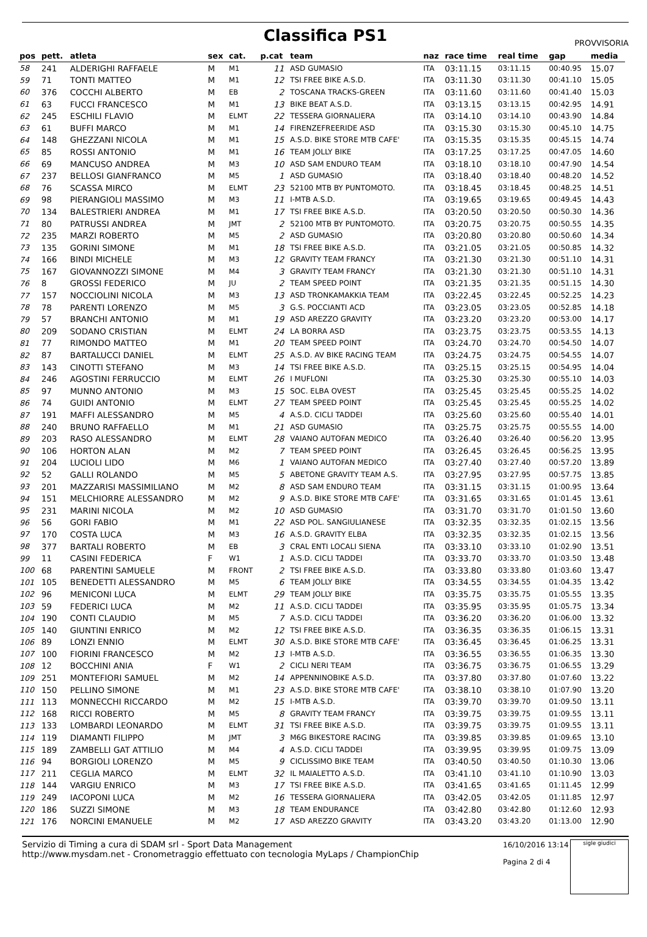Classifica PS1
PROVVISORIA
| pos | pett. | atleta | sex | cat. | p.cat | team | naz | race time | real time | gap | media |
| --- | --- | --- | --- | --- | --- | --- | --- | --- | --- | --- | --- |
| 58 | 241 | ALDERIGHI RAFFAELE | M | M1 | 11 | ASD GUMASIO | ITA | 03:11.15 | 03:11.15 | 00:40.95 | 15.07 |
| 59 | 71 | TONTI MATTEO | M | M1 | 12 | TSI FREE BIKE A.S.D. | ITA | 03:11.30 | 03:11.30 | 00:41.10 | 15.05 |
| 60 | 376 | COCCHI ALBERTO | M | EB | 2 | TOSCANA TRACKS-GREEN | ITA | 03:11.60 | 03:11.60 | 00:41.40 | 15.03 |
| 61 | 63 | FUCCI FRANCESCO | M | M1 | 13 | BIKE BEAT A.S.D. | ITA | 03:13.15 | 03:13.15 | 00:42.95 | 14.91 |
| 62 | 245 | ESCHILI FLAVIO | M | ELMT | 22 | TESSERA GIORNALIERA | ITA | 03:14.10 | 03:14.10 | 00:43.90 | 14.84 |
| 63 | 61 | BUFFI MARCO | M | M1 | 14 | FIRENZEFREERIDE ASD | ITA | 03:15.30 | 03:15.30 | 00:45.10 | 14.75 |
| 64 | 148 | GHEZZANI NICOLA | M | M1 | 15 | A.S.D. BIKE STORE MTB CAFE' | ITA | 03:15.35 | 03:15.35 | 00:45.15 | 14.74 |
| 65 | 85 | ROSSI ANTONIO | M | M1 | 16 | TEAM JOLLY BIKE | ITA | 03:17.25 | 03:17.25 | 00:47.05 | 14.60 |
| 66 | 69 | MANCUSO ANDREA | M | M3 | 10 | ASD SAM ENDURO TEAM | ITA | 03:18.10 | 03:18.10 | 00:47.90 | 14.54 |
| 67 | 237 | BELLOSI GIANFRANCO | M | M5 | 1 | ASD GUMASIO | ITA | 03:18.40 | 03:18.40 | 00:48.20 | 14.52 |
| 68 | 76 | SCASSA MIRCO | M | ELMT | 23 | 52100 MTB BY PUNTOMOTO. | ITA | 03:18.45 | 03:18.45 | 00:48.25 | 14.51 |
| 69 | 98 | PIERANGIOLI MASSIMO | M | M3 | 11 | I-MTB A.S.D. | ITA | 03:19.65 | 03:19.65 | 00:49.45 | 14.43 |
| 70 | 134 | BALESTRIERI ANDREA | M | M1 | 17 | TSI FREE BIKE A.S.D. | ITA | 03:20.50 | 03:20.50 | 00:50.30 | 14.36 |
| 71 | 80 | PATRUSSI ANDREA | M | JMT | 2 | 52100 MTB BY PUNTOMOTO. | ITA | 03:20.75 | 03:20.75 | 00:50.55 | 14.35 |
| 72 | 235 | MARZI ROBERTO | M | M5 | 2 | ASD GUMASIO | ITA | 03:20.80 | 03:20.80 | 00:50.60 | 14.34 |
| 73 | 135 | GORINI SIMONE | M | M1 | 18 | TSI FREE BIKE A.S.D. | ITA | 03:21.05 | 03:21.05 | 00:50.85 | 14.32 |
| 74 | 166 | BINDI MICHELE | M | M3 | 12 | GRAVITY TEAM FRANCY | ITA | 03:21.30 | 03:21.30 | 00:51.10 | 14.31 |
| 75 | 167 | GIOVANNOZZI SIMONE | M | M4 | 3 | GRAVITY TEAM FRANCY | ITA | 03:21.30 | 03:21.30 | 00:51.10 | 14.31 |
| 76 | 8 | GROSSI FEDERICO | M | JU | 2 | TEAM SPEED POINT | ITA | 03:21.35 | 03:21.35 | 00:51.15 | 14.30 |
| 77 | 157 | NOCCIOLINI NICOLA | M | M3 | 13 | ASD TRONKAMAKKIA TEAM | ITA | 03:22.45 | 03:22.45 | 00:52.25 | 14.23 |
| 78 | 78 | PARENTI LORENZO | M | M5 | 3 | G.S. POCCIANTI ACD | ITA | 03:23.05 | 03:23.05 | 00:52.85 | 14.18 |
| 79 | 57 | BRANCHI ANTONIO | M | M1 | 19 | ASD AREZZO GRAVITY | ITA | 03:23.20 | 03:23.20 | 00:53.00 | 14.17 |
| 80 | 209 | SODANO CRISTIAN | M | ELMT | 24 | LA BORRA ASD | ITA | 03:23.75 | 03:23.75 | 00:53.55 | 14.13 |
| 81 | 77 | RIMONDO MATTEO | M | M1 | 20 | TEAM SPEED POINT | ITA | 03:24.70 | 03:24.70 | 00:54.50 | 14.07 |
| 82 | 87 | BARTALUCCI DANIEL | M | ELMT | 25 | A.S.D. AV BIKE RACING TEAM | ITA | 03:24.75 | 03:24.75 | 00:54.55 | 14.07 |
| 83 | 143 | CINOTTI STEFANO | M | M3 | 14 | TSI FREE BIKE A.S.D. | ITA | 03:25.15 | 03:25.15 | 00:54.95 | 14.04 |
| 84 | 246 | AGOSTINI FERRUCCIO | M | ELMT | 26 | I MUFLONI | ITA | 03:25.30 | 03:25.30 | 00:55.10 | 14.03 |
| 85 | 97 | MUNNO ANTONIO | M | M3 | 15 | SOC. ELBA OVEST | ITA | 03:25.45 | 03:25.45 | 00:55.25 | 14.02 |
| 86 | 74 | GUIDI ANTONIO | M | ELMT | 27 | TEAM SPEED POINT | ITA | 03:25.45 | 03:25.45 | 00:55.25 | 14.02 |
| 87 | 191 | MAFFI ALESSANDRO | M | M5 | 4 | A.S.D. CICLI TADDEI | ITA | 03:25.60 | 03:25.60 | 00:55.40 | 14.01 |
| 88 | 240 | BRUNO RAFFAELLO | M | M1 | 21 | ASD GUMASIO | ITA | 03:25.75 | 03:25.75 | 00:55.55 | 14.00 |
| 89 | 203 | RASO ALESSANDRO | M | ELMT | 28 | VAIANO AUTOFAN MEDICO | ITA | 03:26.40 | 03:26.40 | 00:56.20 | 13.95 |
| 90 | 106 | HORTON ALAN | M | M2 | 7 | TEAM SPEED POINT | ITA | 03:26.45 | 03:26.45 | 00:56.25 | 13.95 |
| 91 | 204 | LUCIOLI LIDO | M | M6 | 1 | VAIANO AUTOFAN MEDICO | ITA | 03:27.40 | 03:27.40 | 00:57.20 | 13.89 |
| 92 | 52 | GALLI ROLANDO | M | M5 | 5 | ABETONE GRAVITY TEAM A.S. | ITA | 03:27.95 | 03:27.95 | 00:57.75 | 13.85 |
| 93 | 201 | MAZZARISI MASSIMILIANO | M | M2 | 8 | ASD SAM ENDURO TEAM | ITA | 03:31.15 | 03:31.15 | 01:00.95 | 13.64 |
| 94 | 151 | MELCHIORRE ALESSANDRO | M | M2 | 9 | A.S.D. BIKE STORE MTB CAFE' | ITA | 03:31.65 | 03:31.65 | 01:01.45 | 13.61 |
| 95 | 231 | MARINI NICOLA | M | M2 | 10 | ASD GUMASIO | ITA | 03:31.70 | 03:31.70 | 01:01.50 | 13.60 |
| 96 | 56 | GORI FABIO | M | M1 | 22 | ASD POL. SANGIULIANESE | ITA | 03:32.35 | 03:32.35 | 01:02.15 | 13.56 |
| 97 | 170 | COSTA LUCA | M | M3 | 16 | A.S.D. GRAVITY ELBA | ITA | 03:32.35 | 03:32.35 | 01:02.15 | 13.56 |
| 98 | 377 | BARTALI ROBERTO | M | EB | 3 | CRAL ENTI LOCALI SIENA | ITA | 03:33.10 | 03:33.10 | 01:02.90 | 13.51 |
| 99 | 11 | CASINI FEDERICA | F | W1 | 1 | A.S.D. CICLI TADDEI | ITA | 03:33.70 | 03:33.70 | 01:03.50 | 13.48 |
| 100 | 68 | PARENTINI SAMUELE | M | FRONT | 2 | TSI FREE BIKE A.S.D. | ITA | 03:33.80 | 03:33.80 | 01:03.60 | 13.47 |
| 101 | 105 | BENEDETTI ALESSANDRO | M | M5 | 6 | TEAM JOLLY BIKE | ITA | 03:34.55 | 03:34.55 | 01:04.35 | 13.42 |
| 102 | 96 | MENICONI LUCA | M | ELMT | 29 | TEAM JOLLY BIKE | ITA | 03:35.75 | 03:35.75 | 01:05.55 | 13.35 |
| 103 | 59 | FEDERICI LUCA | M | M2 | 11 | A.S.D. CICLI TADDEI | ITA | 03:35.95 | 03:35.95 | 01:05.75 | 13.34 |
| 104 | 190 | CONTI CLAUDIO | M | M5 | 7 | A.S.D. CICLI TADDEI | ITA | 03:36.20 | 03:36.20 | 01:06.00 | 13.32 |
| 105 | 140 | GIUNTINI ENRICO | M | M2 | 12 | TSI FREE BIKE A.S.D. | ITA | 03:36.35 | 03:36.35 | 01:06.15 | 13.31 |
| 106 | 89 | LONZI ENNIO | M | ELMT | 30 | A.S.D. BIKE STORE MTB CAFE' | ITA | 03:36.45 | 03:36.45 | 01:06.25 | 13.31 |
| 107 | 100 | FIORINI FRANCESCO | M | M2 | 13 | I-MTB A.S.D. | ITA | 03:36.55 | 03:36.55 | 01:06.35 | 13.30 |
| 108 | 12 | BOCCHINI ANIA | F | W1 | 2 | CICLI NERI TEAM | ITA | 03:36.75 | 03:36.75 | 01:06.55 | 13.29 |
| 109 | 251 | MONTEFIORI SAMUEL | M | M2 | 14 | APPENNINOBIKE A.S.D. | ITA | 03:37.80 | 03:37.80 | 01:07.60 | 13.22 |
| 110 | 150 | PELLINO SIMONE | M | M1 | 23 | A.S.D. BIKE STORE MTB CAFE' | ITA | 03:38.10 | 03:38.10 | 01:07.90 | 13.20 |
| 111 | 113 | MONNECCHI RICCARDO | M | M2 | 15 | I-MTB A.S.D. | ITA | 03:39.70 | 03:39.70 | 01:09.50 | 13.11 |
| 112 | 168 | RICCI ROBERTO | M | M5 | 8 | GRAVITY TEAM FRANCY | ITA | 03:39.75 | 03:39.75 | 01:09.55 | 13.11 |
| 113 | 133 | LOMBARDI LEONARDO | M | ELMT | 31 | TSI FREE BIKE A.S.D. | ITA | 03:39.75 | 03:39.75 | 01:09.55 | 13.11 |
| 114 | 119 | DIAMANTI FILIPPO | M | JMT | 3 | M6G BIKESTORE RACING | ITA | 03:39.85 | 03:39.85 | 01:09.65 | 13.10 |
| 115 | 189 | ZAMBELLI GAT ATTILIO | M | M4 | 4 | A.S.D. CICLI TADDEI | ITA | 03:39.95 | 03:39.95 | 01:09.75 | 13.09 |
| 116 | 94 | BORGIOLI LORENZO | M | M5 | 9 | CICLISSIMO BIKE TEAM | ITA | 03:40.50 | 03:40.50 | 01:10.30 | 13.06 |
| 117 | 211 | CEGLIA MARCO | M | ELMT | 32 | IL MAIALETTO A.S.D. | ITA | 03:41.10 | 03:41.10 | 01:10.90 | 13.03 |
| 118 | 144 | VARGIU ENRICO | M | M3 | 17 | TSI FREE BIKE A.S.D. | ITA | 03:41.65 | 03:41.65 | 01:11.45 | 12.99 |
| 119 | 249 | IACOPONI LUCA | M | M2 | 16 | TESSERA GIORNALIERA | ITA | 03:42.05 | 03:42.05 | 01:11.85 | 12.97 |
| 120 | 186 | SUZZI SIMONE | M | M3 | 18 | TEAM ENDURANCE | ITA | 03:42.80 | 03:42.80 | 01:12.60 | 12.93 |
| 121 | 176 | NORCINI EMANUELE | M | M2 | 17 | ASD AREZZO GRAVITY | ITA | 03:43.20 | 03:43.20 | 01:13.00 | 12.90 |
Servizio di Timing a cura di SDAM srl - Sport Data Management
http://www.mysdam.net - Cronometraggio effettuato con tecnologia MyLaps / ChampionChip
16/10/2016 13:14
Pagina 2 di 4
sigle giudici